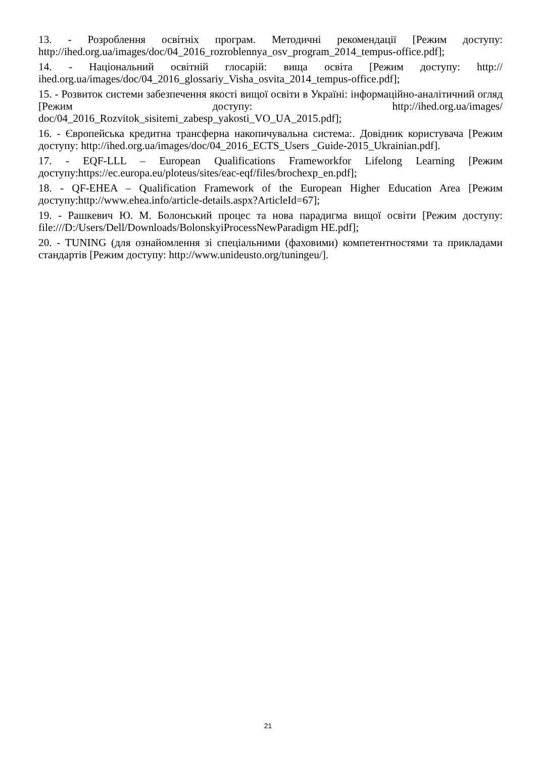13. - Розроблення освітніх програм. Методичні рекомендації [Режим доступу: http://ihed.org.ua/images/doc/04_2016_rozroblennya_osv_program_2014_tempus-office.pdf];
14. - Національний освітній глосарій: вища освіта [Режим доступу: http:// ihed.org.ua/images/doc/04_2016_glossariy_Visha_osvita_2014_tempus-office.pdf];
15. - Розвиток системи забезпечення якості вищої освіти в Україні: інформаційно-аналітичний огляд [Режим доступу: http://ihed.org.ua/images/ doc/04_2016_Rozvitok_sisitemi_zabesp_yakosti_VO_UA_2015.pdf];
16. - Європейська кредитна трансферна накопичувальна система:. Довідник користувача [Режим доступу: http://ihed.org.ua/images/doc/04_2016_ECTS_Users _Guide-2015_Ukrainian.pdf].
17. - EQF-LLL – European Qualifications Frameworkfor Lifelong Learning [Режим доступу:https://ec.europa.eu/ploteus/sites/eac-eqf/files/brochexp_en.pdf];
18. - QF-EHEA – Qualification Framework of the European Higher Education Area [Режим доступу:http://www.ehea.info/article-details.aspx?ArticleId=67];
19. - Рашкевич Ю. М. Болонський процес та нова парадигма вищої освіти [Режим доступу: file:///D:/Users/Dell/Downloads/BolonskyiProcessNewParadigm HE.pdf];
20. - TUNING (для ознайомлення зі спеціальними (фаховими) компетентностями та прикладами стандартів [Режим доступу: http://www.unideusto.org/tuningeu/].
21